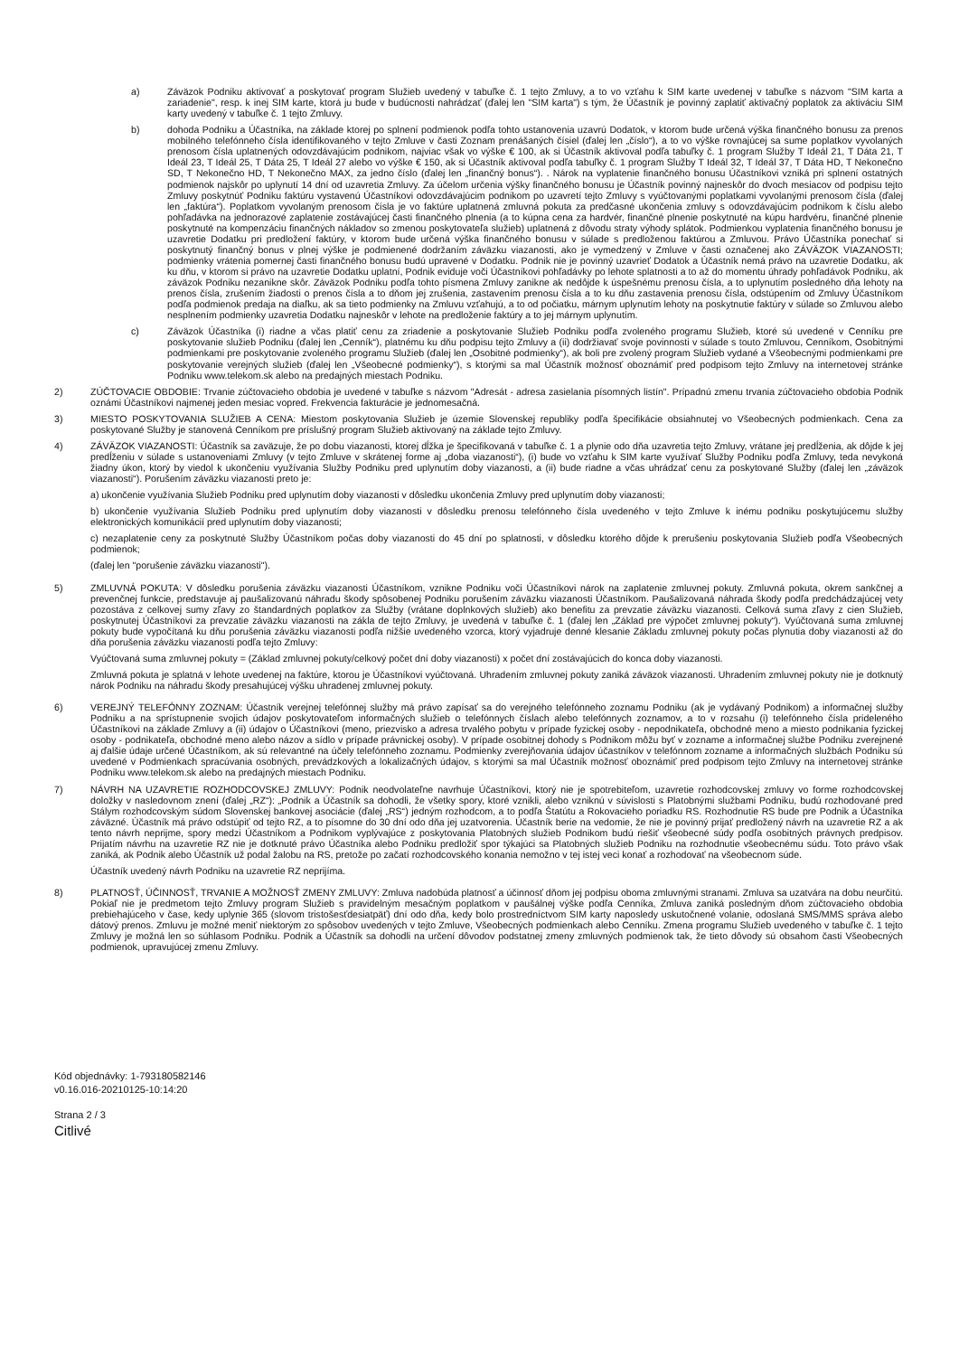a) Záväzok Podniku aktivovať a poskytovať program Služieb uvedený v tabuľke č. 1 tejto Zmluvy, a to vo vzťahu k SIM karte uvedenej v tabuľke s názvom "SIM karta a zariadenie", resp. k inej SIM karte, ktorá ju bude v budúcnosti nahrádzať (ďalej len "SIM karta") s tým, že Účastník je povinný zaplatiť aktivačný poplatok za aktiváciu SIM karty uvedený v tabuľke č. 1 tejto Zmluvy.
b) dohoda Podniku a Účastníka, na základe ktorej po splnení podmienok podľa tohto ustanovenia uzavrú Dodatok, v ktorom bude určená výška finančného bonusu za prenos mobilného telefónneho čísla identifikovaného v tejto Zmluve v časti Zoznam prenášaných čísiel (ďalej len „číslo“), a to vo výške rovnajúcej sa sume poplatkov vyvolaných prenosom čísla uplatnených odovzdávajúcim podnikom, najviac však vo výške € 100, ak si Účastník aktivoval podľa tabuľky č. 1 program Služby T Ideál 21, T Dáta 21, T Ideál 23, T Ideál 25, T Dáta 25, T Ideál 27 alebo vo výške € 150, ak si Účastník aktivoval podľa tabuľky č. 1 program Služby T Ideál 32, T Ideál 37, T Dáta HD, T Nekonečno SD, T Nekonečno HD, T Nekonečno MAX, za jedno číslo (ďalej len „finančný bonus“). . Nárok na vyplatenie finančného bonusu Účastníkovi vzniká pri splnení ostatných podmienok najskôr po uplynutí 14 dní od uzavretia Zmluvy. Za účelom určenia výšky finančného bonusu je Účastník povinný najneskôr do dvoch mesiacov od podpisu tejto Zmluvy poskytnúť Podniku faktúru vystavenú Účastníkovi odovzdávajúcim podnikom po uzavretí tejto Zmluvy s vyúčtovanými poplatkami vyvolanými prenosom čísla (ďalej len „faktúra“). Poplatkom vyvolaným prenosom čísla je vo faktúre uplatnená zmluvná pokuta za predčasné ukončenia zmluvy s odovzdávajúcim podnikom k číslu alebo pohľadávka na jednorazové zaplatenie zostávajúcej časti finančného plnenia (a to kúpna cena za hardvér, finančné plnenie poskytnuté na kúpu hardvéru, finančné plnenie poskytnuté na kompenzáciu finančných nákladov so zmenou poskytovateľa služieb) uplatnená z dôvodu straty výhody splátok. Podmienkou vyplatenia finančného bonusu je uzavretie Dodatku pri predložení faktúry, v ktorom bude určená výška finančného bonusu v súlade s predloženou faktúrou a Zmluvou. Právo Účastníka ponechať si poskytnutý finančný bonus v plnej výške je podmienené dodržaním záväzku viazanosti, ako je vymedzený v Zmluve v časti označenej ako ZÁVÄZOK VIAZANOSTI; podmienky vrátenia pomernej časti finančného bonusu budú upravené v Dodatku. Podnik nie je povinný uzavrieť Dodatok a Účastník nemá právo na uzavretie Dodatku, ak ku dňu, v ktorom si právo na uzavretie Dodatku uplatní, Podnik eviduje voči Účastníkovi pohľadávky po lehote splatnosti a to až do momentu úhrady pohľadávok Podniku, ak záväzok Podniku nezanikne skôr. Záväzok Podniku podľa tohto písmena Zmluvy zanikne ak nedôjde k úspešnému prenosu čísla, a to uplynutím posledného dňa lehoty na prenos čísla, zrušením žiadosti o prenos čísla a to dňom jej zrušenia, zastavením prenosu čísla a to ku dňu zastavenia prenosu čísla, odstúpením od Zmluvy Účastníkom podľa podmienok predaja na diaľku, ak sa tieto podmienky na Zmluvu vzťahujú, a to od počiatku, márnym uplynutím lehoty na poskytnutie faktúry v súlade so Zmluvou alebo nesplnením podmienky uzavretia Dodatku najneskôr v lehote na predloženie faktúry a to jej márnym uplynutím.
c) Záväzok Účastníka (i) riadne a včas platiť cenu za zriadenie a poskytovanie Služieb Podniku podľa zvoleného programu Služieb, ktoré sú uvedené v Cenníku pre poskytovanie služieb Podniku (ďalej len „Cenník“), platnému ku dňu podpisu tejto Zmluvy a (ii) dodržiavať svoje povinnosti v súlade s touto Zmluvou, Cenníkom, Osobitnými podmienkami pre poskytovanie zvoleného programu Služieb (ďalej len „Osobitné podmienky“), ak boli pre zvolený program Služieb vydané a Všeobecnými podmienkami pre poskytovanie verejných služieb (ďalej len „Všeobecné podmienky“), s ktorými sa mal Účastník možnosť oboznámiť pred podpisom tejto Zmluvy na internetovej stránke Podniku www.telekom.sk alebo na predajných miestach Podniku.
2) ZÚČTOVACIE OBDOBIE: Trvanie zúčtovacieho obdobia je uvedené v tabuľke s názvom "Adresát - adresa zasielania písomných listín". Prípadnú zmenu trvania zúčtovacieho obdobia Podnik oznámi Účastníkovi najmenej jeden mesiac vopred. Frekvencia fakturácie je jednomesačná.
3) MIESTO POSKYTOVANIA SLUŽIEB A CENA: Miestom poskytovania Služieb je územie Slovenskej republiky podľa špecifikácie obsiahnutej vo Všeobecných podmienkach. Cena za poskytované Služby je stanovená Cenníkom pre príslušný program Služieb aktivovaný na základe tejto Zmluvy.
4) ZÁVÄZOK VIAZANOSTI: Účastník sa zaväzuje, že po dobu viazanosti, ktorej dĺžka je špecifikovaná v tabuľke č. 1 a plynie odo dňa uzavretia tejto Zmluvy, vrátane jej predĺženia, ak dôjde k jej predĺženiu v súlade s ustanoveniami Zmluvy (v tejto Zmluve v skrátenej forme aj „doba viazanosti“), (i) bude vo vzťahu k SIM karte využívať Služby Podniku podľa Zmluvy, teda nevykoná žiadny úkon, ktorý by viedol k ukončeniu využívania Služby Podniku pred uplynutím doby viazanosti, a (ii) bude riadne a včas uhrádzať cenu za poskytované Služby (ďalej len „záväzok viazanosti“). Porušením záväzku viazanosti preto je:
a) ukončenie využívania Služieb Podniku pred uplynutím doby viazanosti v dôsledku ukončenia Zmluvy pred uplynutím doby viazanosti;
b) ukončenie využívania Služieb Podniku pred uplynutím doby viazanosti v dôsledku prenosu telefónneho čísla uvedeného v tejto Zmluve k inému podniku poskytujúcemu služby elektronických komunikácií pred uplynutím doby viazanosti;
c) nezaplatenie ceny za poskytnuté Služby Účastníkom počas doby viazanosti do 45 dní po splatnosti, v dôsledku ktorého dôjde k prerušeniu poskytovania Služieb podľa Všeobecných podmienok;
(ďalej len "porušenie záväzku viazanosti").
5) ZMLUVNÁ POKUTA: V dôsledku porušenia záväzku viazanosti Účastníkom, vznikne Podniku voči Účastníkovi nárok na zaplatenie zmluvnej pokuty. Zmluvná pokuta, okrem sankčnej a prevenčnej funkcie, predstavuje aj paušalizovanú náhradu škody spôsobenej Podniku porušením záväzku viazanosti Účastníkom. Paušalizovaná náhrada škody podľa predchádzajúcej vety pozostáva z celkovej sumy zľavy zo štandardných poplatkov za Služby (vrátane doplnkových služieb) ako benefitu za prevzatie záväzku viazanosti. Celková suma zľavy z cien Služieb, poskytnutej Účastníkovi za prevzatie záväzku viazanosti na zákla de tejto Zmluvy, je uvedená v tabuľke č. 1 (ďalej len „Základ pre výpočet zmluvnej pokuty“). Vyúčtovaná suma zmluvnej pokuty bude vypočítaná ku dňu porušenia záväzku viazanosti podľa nižšie uvedeného vzorca, ktorý vyjadruje denné klesanie Základu zmluvnej pokuty počas plynutia doby viazanosti až do dňa porušenia záväzku viazanosti podľa tejto Zmluvy:
Vyúčtovaná suma zmluvnej pokuty = (Základ zmluvnej pokuty/celkový počet dní doby viazanosti) x počet dní zostávajúcich do konca doby viazanosti.
Zmluvná pokuta je splatná v lehote uvedenej na faktúre, ktorou je Účastníkovi vyúčtovaná. Uhradením zmluvnej pokuty zaniká záväzok viazanosti. Uhradením zmluvnej pokuty nie je dotknutý nárok Podniku na náhradu škody presahujúcej výšku uhradenej zmluvnej pokuty.
6) VEREJNÝ TELEFÓNNY ZOZNAM: Účastník verejnej telefónnej služby má právo zapísať sa do verejného telefónneho zoznamu Podniku (ak je vydávaný Podnikom) a informačnej služby Podniku a na sprístupnenie svojich údajov poskytovateľom informačných služieb o telefónnych číslach alebo telefónnych zoznamov, a to v rozsahu (i) telefónneho čísla prideleného Účastníkovi na základe Zmluvy a (ii) údajov o Účastníkovi (meno, priezvisko a adresa trvalého pobytu v prípade fyzickej osoby - nepodnikateľa, obchodné meno a miesto podnikania fyzickej osoby - podnikateľa, obchodné meno alebo názov a sídlo v prípade právnickej osoby). V prípade osobitnej dohody s Podnikom môžu byť v zozname a informačnej službe Podniku zverejnené aj ďalšie údaje určené Účastníkom, ak sú relevantné na účely telefónneho zoznamu. Podmienky zverejňovania údajov účastníkov v telefónnom zozname a informačných službách Podniku sú uvedené v Podmienkach spracúvania osobných, prevádzkových a lokalizačných údajov, s ktorými sa mal Účastník možnosť oboznámiť pred podpisom tejto Zmluvy na internetovej stránke Podniku www.telekom.sk alebo na predajných miestach Podniku.
7) NÁVRH NA UZAVRETIE ROZHODCOVSKEJ ZMLUVY: Podnik neodvolateľne navrhuje Účastníkovi, ktorý nie je spotrebiteľom, uzavretie rozhodcovskej zmluvy vo forme rozhodcovskej doložky v nasledovnom znení (ďalej „RZ“): „Podnik a Účastník sa dohodli, že všetky spory, ktoré vznikli, alebo vzniknú v súvislosti s Platobnými službami Podniku, budú rozhodované pred Stálym rozhodcovským súdom Slovenskej bankovej asociácie (ďalej „RS“) jedným rozhodcom, a to podľa Štatútu a Rokovacieho poriadku RS. Rozhodnutie RS bude pre Podnik a Účastníka záväzné. Účastník má právo odstúpiť od tejto RZ, a to písomne do 30 dní odo dňa jej uzatvorenia. Účastník berie na vedomie, že nie je povinný prijať predložený návrh na uzavretie RZ a ak tento návrh neprijme, spory medzi Účastníkom a Podnikom vyplývajúce z poskytovania Platobných služieb Podnikom budú riešiť všeobecné súdy podľa osobitných právnych predpisov. Prijatím návrhu na uzavretie RZ nie je dotknuté právo Účastníka alebo Podniku predložiť spor týkajúci sa Platobných služieb Podniku na rozhodnutie všeobecnému súdu. Toto právo však zaniká, ak Podnik alebo Účastník už podal žalobu na RS, pretože po začatí rozhodcovského konania nemožno v tej istej veci konať a rozhodovať na všeobecnom súde.
Účastník uvedený návrh Podniku na uzavretie RZ neprijíma.
8) PLATNOSŤ, ÚČINNOSŤ, TRVANIE A MOŽNOSŤ ZMENY ZMLUVY: Zmluva nadobúda platnosť a účinnosť dňom jej podpisu oboma zmluvnými stranami. Zmluva sa uzatvára na dobu neurčitú. Pokiaľ nie je predmetom tejto Zmluvy program Služieb s pravidelným mesačným poplatkom v paušálnej výške podľa Cenníka, Zmluva zaniká posledným dňom zúčtovacieho obdobia prebiehajúceho v čase, kedy uplynie 365 (slovom tristošesťdesiatpäť) dní odo dňa, kedy bolo prostredníctvom SIM karty naposledy uskutočnené volanie, odoslaná SMS/MMS správa alebo dátový prenos. Zmluvu je možné meniť niektorým zo spôsobov uvedených v tejto Zmluve, Všeobecných podmienkach alebo Cenníku. Zmena programu Služieb uvedeného v tabuľke č. 1 tejto Zmluvy je možná len so súhlasom Podniku. Podnik a Účastník sa dohodli na určení dôvodov podstatnej zmeny zmluvných podmienok tak, že tieto dôvody sú obsahom časti Všeobecných podmienok, upravujúcej zmenu Zmluvy.
Kód objednávky: 1-793180582146
v0.16.016-20210125-10:14:20
Strana 2 / 3
Citlivé